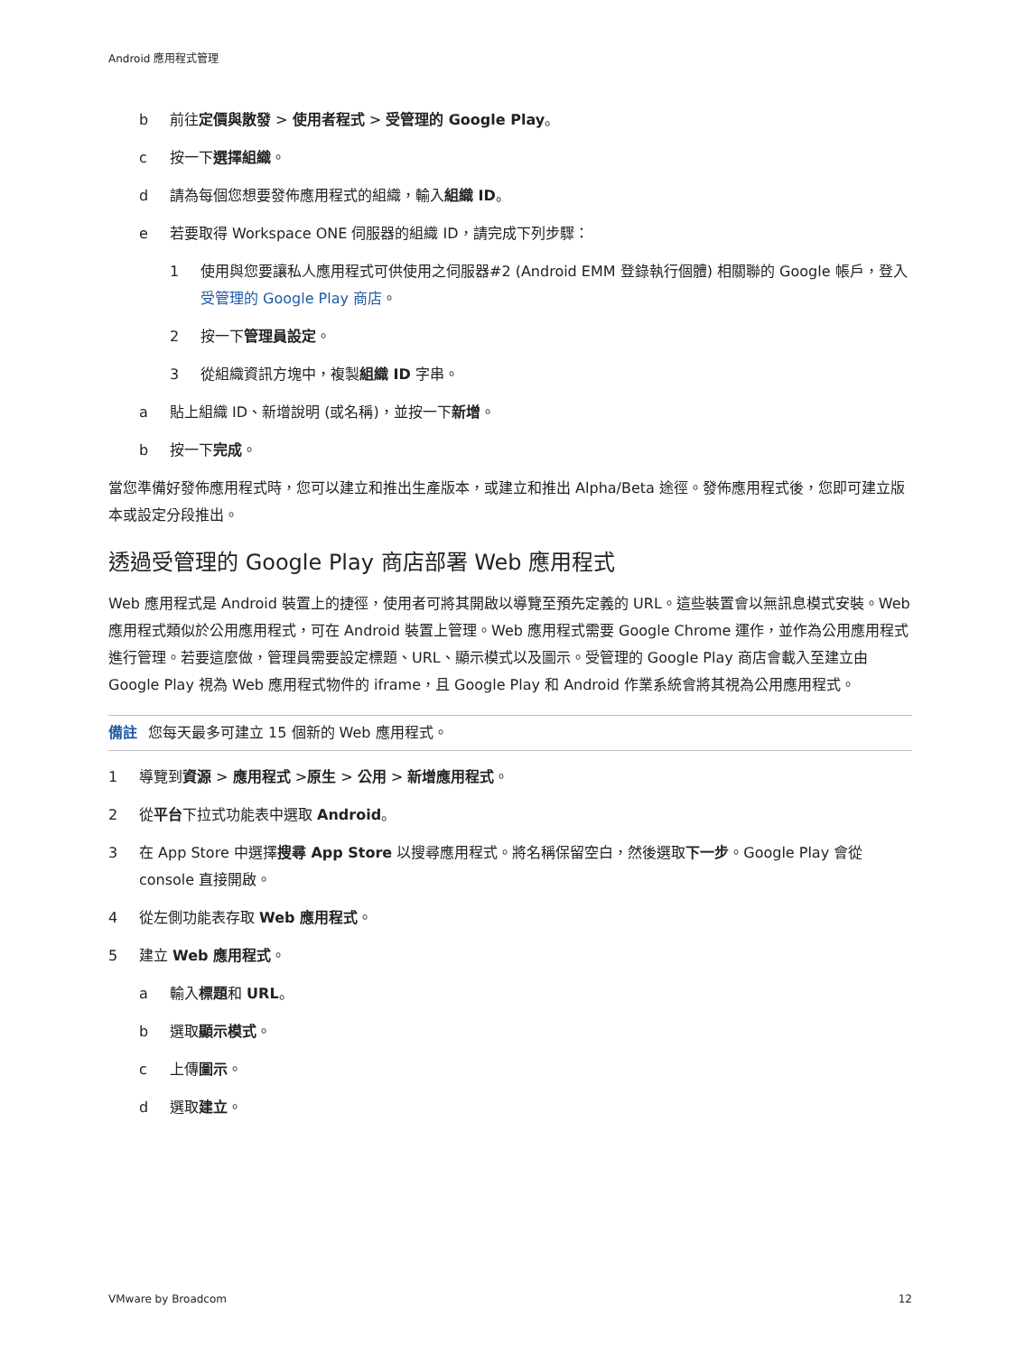Android 應用程式管理
b 前往定價與散發 > 使用者程式 > 受管理的 Google Play。
c 按一下選擇組織。
d 請為每個您想要發佈應用程式的組織，輸入組織 ID。
e 若要取得 Workspace ONE 伺服器的組織 ID，請完成下列步驟：
1 使用與您要讓私人應用程式可供使用之伺服器#2 (Android EMM 登錄執行個體) 相關聯的 Google 帳戶，登入受管理的 Google Play 商店。
2 按一下管理員設定。
3 從組織資訊方塊中，複製組織 ID 字串。
a 貼上組織 ID、新增說明 (或名稱)，並按一下新增。
b 按一下完成。
當您準備好發佈應用程式時，您可以建立和推出生產版本，或建立和推出 Alpha/Beta 途徑。發佈應用程式後，您即可建立版本或設定分段推出。
透過受管理的 Google Play 商店部署 Web 應用程式
Web 應用程式是 Android 裝置上的捷徑，使用者可將其開啟以導覽至預先定義的 URL。這些裝置會以無訊息模式安裝。Web 應用程式類似於公用應用程式，可在 Android 裝置上管理。Web 應用程式需要 Google Chrome 運作，並作為公用應用程式進行管理。若要這麼做，管理員需要設定標題、URL、顯示模式以及圖示。受管理的 Google Play 商店會載入至建立由 Google Play 視為 Web 應用程式物件的 iframe，且 Google Play 和 Android 作業系統會將其視為公用應用程式。
備註 您每天最多可建立 15 個新的 Web 應用程式。
1 導覽到資源 > 應用程式 >原生 > 公用 > 新增應用程式。
2 從平台下拉式功能表中選取 Android。
3 在 App Store 中選擇搜尋 App Store 以搜尋應用程式。將名稱保留空白，然後選取下一步。Google Play 會從 console 直接開啟。
4 從左側功能表存取 Web 應用程式。
5 建立 Web 應用程式。
a 輸入標題和 URL。
b 選取顯示模式。
c 上傳圖示。
d 選取建立。
VMware by Broadcom 12